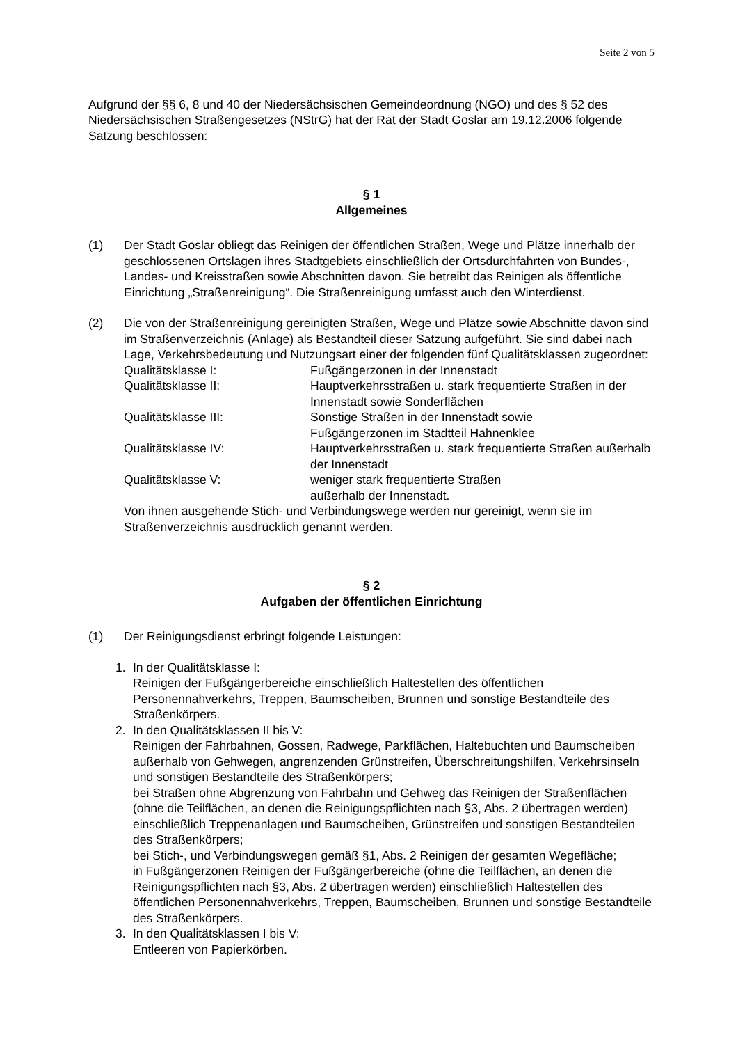Seite 2 von 5
Aufgrund der §§ 6, 8 und 40 der Niedersächsischen Gemeindeordnung (NGO) und des § 52 des Niedersächsischen Straßengesetzes (NStrG) hat der Rat der Stadt Goslar am 19.12.2006 folgende Satzung beschlossen:
§ 1
Allgemeines
(1) Der Stadt Goslar obliegt das Reinigen der öffentlichen Straßen, Wege und Plätze innerhalb der geschlossenen Ortslagen ihres Stadtgebiets einschließlich der Ortsdurchfahrten von Bundes-, Landes- und Kreisstraßen sowie Abschnitten davon. Sie betreibt das Reinigen als öffentliche Einrichtung „Straßenreinigung“. Die Straßenreinigung umfasst auch den Winterdienst.
(2) Die von der Straßenreinigung gereinigten Straßen, Wege und Plätze sowie Abschnitte davon sind im Straßenverzeichnis (Anlage) als Bestandteil dieser Satzung aufgeführt. Sie sind dabei nach Lage, Verkehrsbedeutung und Nutzungsart einer der folgenden fünf Qualitätsklassen zugeordnet:
Qualitätsklasse I: Fußgängerzonen in der Innenstadt
Qualitätsklasse II: Hauptverkehrsstraßen u. stark frequentierte Straßen in der Innenstadt sowie Sonderflächen
Qualitätsklasse III: Sonstige Straßen in der Innenstadt sowie
Fußgängerzonen im Stadtteil Hahnenklee
Qualitätsklasse IV: Hauptverkehrsstraßen u. stark frequentierte Straßen außerhalb der Innenstadt
Qualitätsklasse V: weniger stark frequentierte Straßen
außerhalb der Innenstadt.
Von ihnen ausgehende Stich- und Verbindungswege werden nur gereinigt, wenn sie im Straßenverzeichnis ausdrücklich genannt werden.
§ 2
Aufgaben der öffentlichen Einrichtung
(1) Der Reinigungsdienst erbringt folgende Leistungen:
1. In der Qualitätsklasse I:
Reinigen der Fußgängerbereiche einschließlich Haltestellen des öffentlichen Personennahverkehrs, Treppen, Baumscheiben, Brunnen und sonstige Bestandteile des Straßenkörpers.
2. In den Qualitätsklassen II bis V:
Reinigen der Fahrbahnen, Gossen, Radwege, Parkflächen, Haltebuchten und Baumscheiben außerhalb von Gehwegen, angrenzenden Grünstreifen, Überschreitungshilfen, Verkehrsinseln und sonstigen Bestandteile des Straßenkörpers;
bei Straßen ohne Abgrenzung von Fahrbahn und Gehweg das Reinigen der Straßenflächen (ohne die Teilflächen, an denen die Reinigungspflichten nach §3, Abs. 2 übertragen werden) einschließlich Treppenanlagen und Baumscheiben, Grünstreifen und sonstigen Bestandteilen des Straßenkörpers;
bei Stich-, und Verbindungswegen gemäß §1, Abs. 2 Reinigen der gesamten Wegefläche;
in Fußgängerzonen Reinigen der Fußgängerbereiche (ohne die Teilflächen, an denen die Reinigungspflichten nach §3, Abs. 2 übertragen werden) einschließlich Haltestellen des öffentlichen Personennahverkehrs, Treppen, Baumscheiben, Brunnen und sonstige Bestandteile des Straßenkörpers.
3. In den Qualitätsklassen I bis V:
Entleeren von Papierkörben.